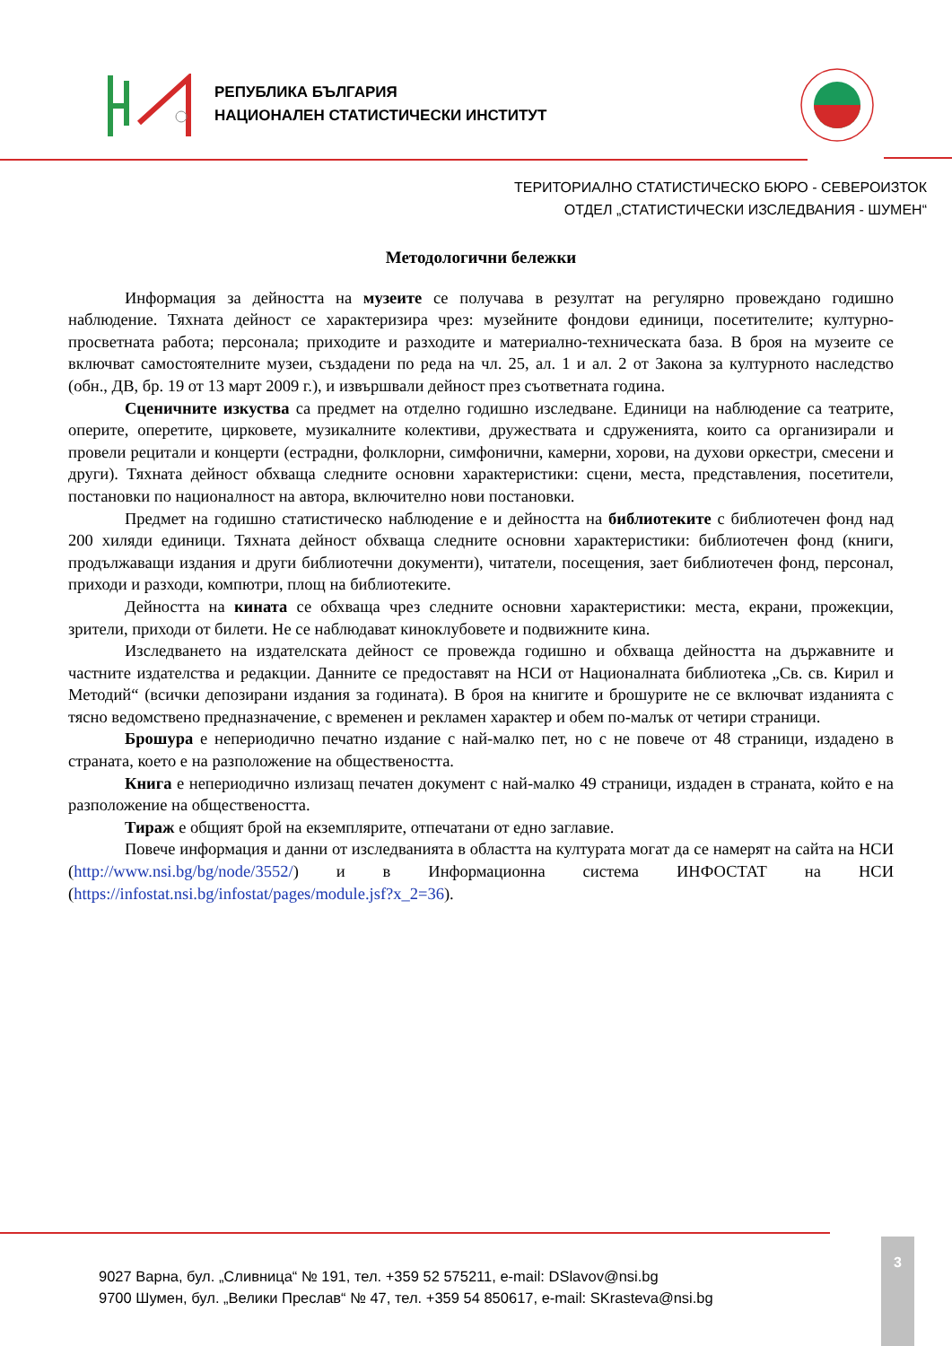РЕПУБЛИКА БЪЛГАРИЯ
НАЦИОНАЛЕН СТАТИСТИЧЕСКИ ИНСТИТУТ
ТЕРИТОРИАЛНО СТАТИСТИЧЕСКО БЮРО - СЕВЕРОИЗТОК
ОТДЕЛ „СТАТИСТИЧЕСКИ ИЗСЛЕДВАНИЯ - ШУМЕН“
Методологични бележки
Информация за дейността на музеите се получава в резултат на регулярно провеждано годишно наблюдение. Тяхната дейност се характеризира чрез: музейните фондови единици, посетителите; културно-просветната работа; персонала; приходите и разходите и материално-техническата база. В броя на музеите се включват самостоятелните музеи, създадени по реда на чл. 25, ал. 1 и ал. 2 от Закона за културното наследство (обн., ДВ, бр. 19 от 13 март 2009 г.), и извършвали дейност през съответната година.
Сценичните изкуства са предмет на отделно годишно изследване. Единици на наблюдение са театрите, оперите, оперетите, цирковете, музикалните колективи, дружествата и сдруженията, които са организирали и провели рецитали и концерти (естрадни, фолклорни, симфонични, камерни, хорови, на духови оркестри, смесени и други). Тяхната дейност обхваща следните основни характеристики: сцени, места, представления, посетители, постановки по националност на автора, включително нови постановки.
Предмет на годишно статистическо наблюдение е и дейността на библиотеките с библиотечен фонд над 200 хиляди единици. Тяхната дейност обхваща следните основни характеристики: библиотечен фонд (книги, продължаващи издания и други библиотечни документи), читатели, посещения, зает библиотечен фонд, персонал, приходи и разходи, компютри, площ на библиотеките.
Дейността на кината се обхваща чрез следните основни характеристики: места, екрани, прожекции, зрители, приходи от билети. Не се наблюдават киноклубовете и подвижните кина.
Изследването на издателската дейност се провежда годишно и обхваща дейността на държавните и частните издателства и редакции. Данните се предоставят на НСИ от Националната библиотека „Св. св. Кирил и Методий“ (всички депозирани издания за годината). В броя на книгите и брошурите не се включват изданията с тясно ведомствено предназначение, с временен и рекламен характер и обем по-малък от четири страници.
Брошура е непериодично печатно издание с най-малко пет, но с не повече от 48 страници, издадено в страната, което е на разположение на обществеността.
Книга е непериодично излизащ печатен документ с най-малко 49 страници, издаден в страната, който е на разположение на обществеността.
Тираж е общият брой на екземплярите, отпечатани от едно заглавие.
Повече информация и данни от изследванията в областта на културата могат да се намерят на сайта на НСИ (http://www.nsi.bg/bg/node/3552/) и в Информационна система ИНФОСТАТ на НСИ (https://infostat.nsi.bg/infostat/pages/module.jsf?x_2=36).
9027 Варна, бул. „Сливница“ № 191, тел. +359 52 575211, e-mail: DSlavov@nsi.bg
9700 Шумен, бул. „Велики Преслав“ № 47, тел. +359 54 850617, e-mail: SKrasteva@nsi.bg
3